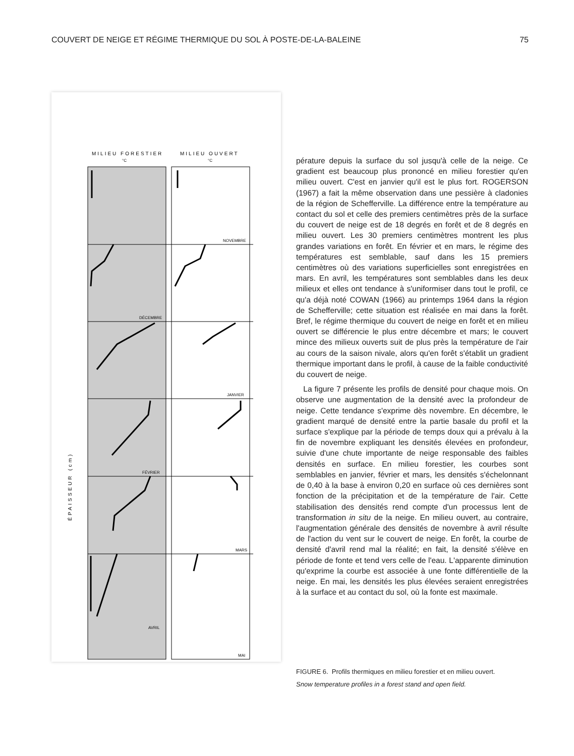COUVERT DE NEIGE ET RÉGIME THERMIQUE DU SOL À POSTE-DE-LA-BALEINE 75
MILIEU FORESTIER
MILIEU OUVERT
°C
°C
NOVEMBRE
DÉCEMBRE
JANVIER
FÉVRIER
MARS
AVRIL
MAI
ÉPAISSEUR (cm)
pérature depuis la surface du sol jusqu'à celle de la neige. Ce gradient est beaucoup plus prononcé en milieu forestier qu'en milieu ouvert. C'est en janvier qu'il est le plus fort. ROGERSON (1967) a fait la même observation dans une pessière à cladonies de la région de Schefferville. La différence entre la température au contact du sol et celle des premiers centimètres près de la surface du couvert de neige est de 18 degrés en forêt et de 8 degrés en milieu ouvert. Les 30 premiers centimètres montrent les plus grandes variations en forêt. En février et en mars, le régime des températures est semblable, sauf dans les 15 premiers centimètres où des variations superficielles sont enregistrées en mars. En avril, les températures sont semblables dans les deux milieux et elles ont tendance à s'uniformiser dans tout le profil, ce qu'a déjà noté COWAN (1966) au printemps 1964 dans la région de Schefferville; cette situation est réalisée en mai dans la forêt. Bref, le régime thermique du couvert de neige en forêt et en milieu ouvert se différencie le plus entre décembre et mars; le couvert mince des milieux ouverts suit de plus près la température de l'air au cours de la saison nivale, alors qu'en forêt s'établit un gradient thermique important dans le profil, à cause de la faible conductivité du couvert de neige.
La figure 7 présente les profils de densité pour chaque mois. On observe une augmentation de la densité avec la profondeur de neige. Cette tendance s'exprime dès novembre. En décembre, le gradient marqué de densité entre la partie basale du profil et la surface s'explique par la période de temps doux qui a prévalu à la fin de novembre expliquant les densités élevées en profondeur, suivie d'une chute importante de neige responsable des faibles densités en surface. En milieu forestier, les courbes sont semblables en janvier, février et mars, les densités s'échelonnant de 0,40 à la base à environ 0,20 en surface où ces dernières sont fonction de la précipitation et de la température de l'air. Cette stabilisation des densités rend compte d'un processus lent de transformation in situ de la neige. En milieu ouvert, au contraire, l'augmentation générale des densités de novembre à avril résulte de l'action du vent sur le couvert de neige. En forêt, la courbe de densité d'avril rend mal la réalité; en fait, la densité s'élève en période de fonte et tend vers celle de l'eau. L'apparente diminution qu'exprime la courbe est associée à une fonte différentielle de la neige. En mai, les densités les plus élevées seraient enregistrées à la surface et au contact du sol, où la fonte est maximale.
FIGURE 6. Profils thermiques en milieu forestier et en milieu ouvert.
Snow temperature profiles in a forest stand and open field.